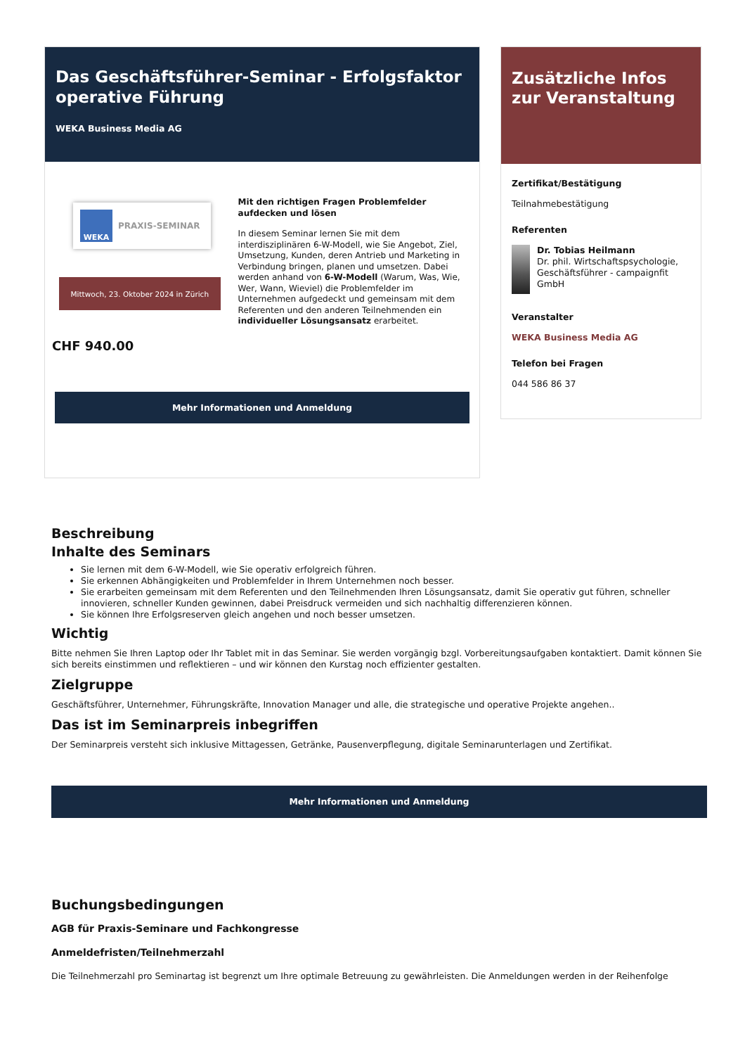Das Geschäftsführer-Seminar - Erfolgsfaktor operative Führung
WEKA Business Media AG
WEKA PRAXIS-SEMINAR
Mittwoch, 23. Oktober 2024 in Zürich
CHF 940.00
Mit den richtigen Fragen Problemfelder aufdecken und lösen
In diesem Seminar lernen Sie mit dem interdisziplinären 6-W-Modell, wie Sie Angebot, Ziel, Umsetzung, Kunden, deren Antrieb und Marketing in Verbindung bringen, planen und umsetzen. Dabei werden anhand von 6-W-Modell (Warum, Was, Wie, Wer, Wann, Wieviel) die Problemfelder im Unternehmen aufgedeckt und gemeinsam mit dem Referenten und den anderen Teilnehmenden ein individueller Lösungsansatz erarbeitet.
Mehr Informationen und Anmeldung
Zusätzliche Infos zur Veranstaltung
Zertifikat/Bestätigung
Teilnahmebestätigung
Referenten
Dr. Tobias Heilmann
Dr. phil. Wirtschaftspsychologie, Geschäftsführer - campaignfit GmbH
Veranstalter
WEKA Business Media AG
Telefon bei Fragen
044 586 86 37
Beschreibung
Inhalte des Seminars
Sie lernen mit dem 6-W-Modell, wie Sie operativ erfolgreich führen.
Sie erkennen Abhängigkeiten und Problemfelder in Ihrem Unternehmen noch besser.
Sie erarbeiten gemeinsam mit dem Referenten und den Teilnehmenden Ihren Lösungsansatz, damit Sie operativ gut führen, schneller innovieren, schneller Kunden gewinnen, dabei Preisdruck vermeiden und sich nachhaltig differenzieren können.
Sie können Ihre Erfolgsreserven gleich angehen und noch besser umsetzen.
Wichtig
Bitte nehmen Sie Ihren Laptop oder Ihr Tablet mit in das Seminar. Sie werden vorgängig bzgl. Vorbereitungsaufgaben kontaktiert. Damit können Sie sich bereits einstimmen und reflektieren – und wir können den Kurstag noch effizienter gestalten.
Zielgruppe
Geschäftsführer, Unternehmer, Führungskräfte, Innovation Manager und alle, die strategische und operative Projekte angehen..
Das ist im Seminarpreis inbegriffen
Der Seminarpreis versteht sich inklusive Mittagessen, Getränke, Pausenverpflegung, digitale Seminarunterlagen und Zertifikat.
Mehr Informationen und Anmeldung
Buchungsbedingungen
AGB für Praxis-Seminare und Fachkongresse
Anmeldefristen/Teilnehmerzahl
Die Teilnehmerzahl pro Seminartag ist begrenzt um Ihre optimale Betreuung zu gewährleisten. Die Anmeldungen werden in der Reihenfolge